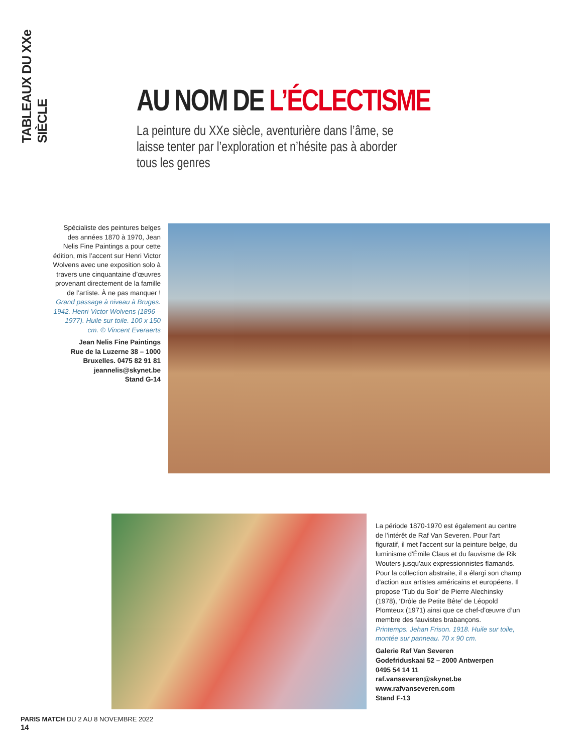TABLEAUX DU XXe SIÈCLE
AU NOM DE L’ÉCLECTISME
La peinture du XXe siècle, aventurière dans l’âme, se laisse tenter par l’exploration et n’hésite pas à aborder tous les genres
Spécialiste des peintures belges des années 1870 à 1970, Jean Nelis Fine Paintings a pour cette édition, mis l’accent sur Henri Victor Wolvens avec une exposition solo à travers une cinquantaine d’œuvres provenant directement de la famille de l’artiste. À ne pas manquer !
Grand passage à niveau à Bruges. 1942. Henri-Victor Wolvens (1896 – 1977). Huile sur toile. 100 x 150 cm. © Vincent Everaerts
Jean Nelis Fine Paintings
Rue de la Luzerne 38 – 1000 Bruxelles. 0475 82 91 81
jeannelis@skynet.be
Stand G-14
La période 1870-1970 est également au centre de l’intérêt de Raf Van Severen. Pour l'art figuratif, il met l'accent sur la peinture belge, du luminisme d'Émile Claus et du fauvisme de Rik Wouters jusqu'aux expressionnistes flamands. Pour la collection abstraite, il a élargi son champ d'action aux artistes américains et européens. Il propose ‘Tub du Soir’ de Pierre Alechinsky (1978), ‘Drôle de Petite Bête’ de Léopold Plomteux (1971) ainsi que ce chef-d’œuvre d’un membre des fauvistes brabançons.
Printemps. Jehan Frison. 1918. Huile sur toile, montée sur panneau. 70 x 90 cm.
Galerie Raf Van Severen
Godefriduskaai 52 – 2000 Antwerpen
0495 54 14 11
raf.vanseveren@skynet.be
www.rafvanseveren.com
Stand F-13
PARIS MATCH DU 2 AU 8 NOVEMBRE 2022
14